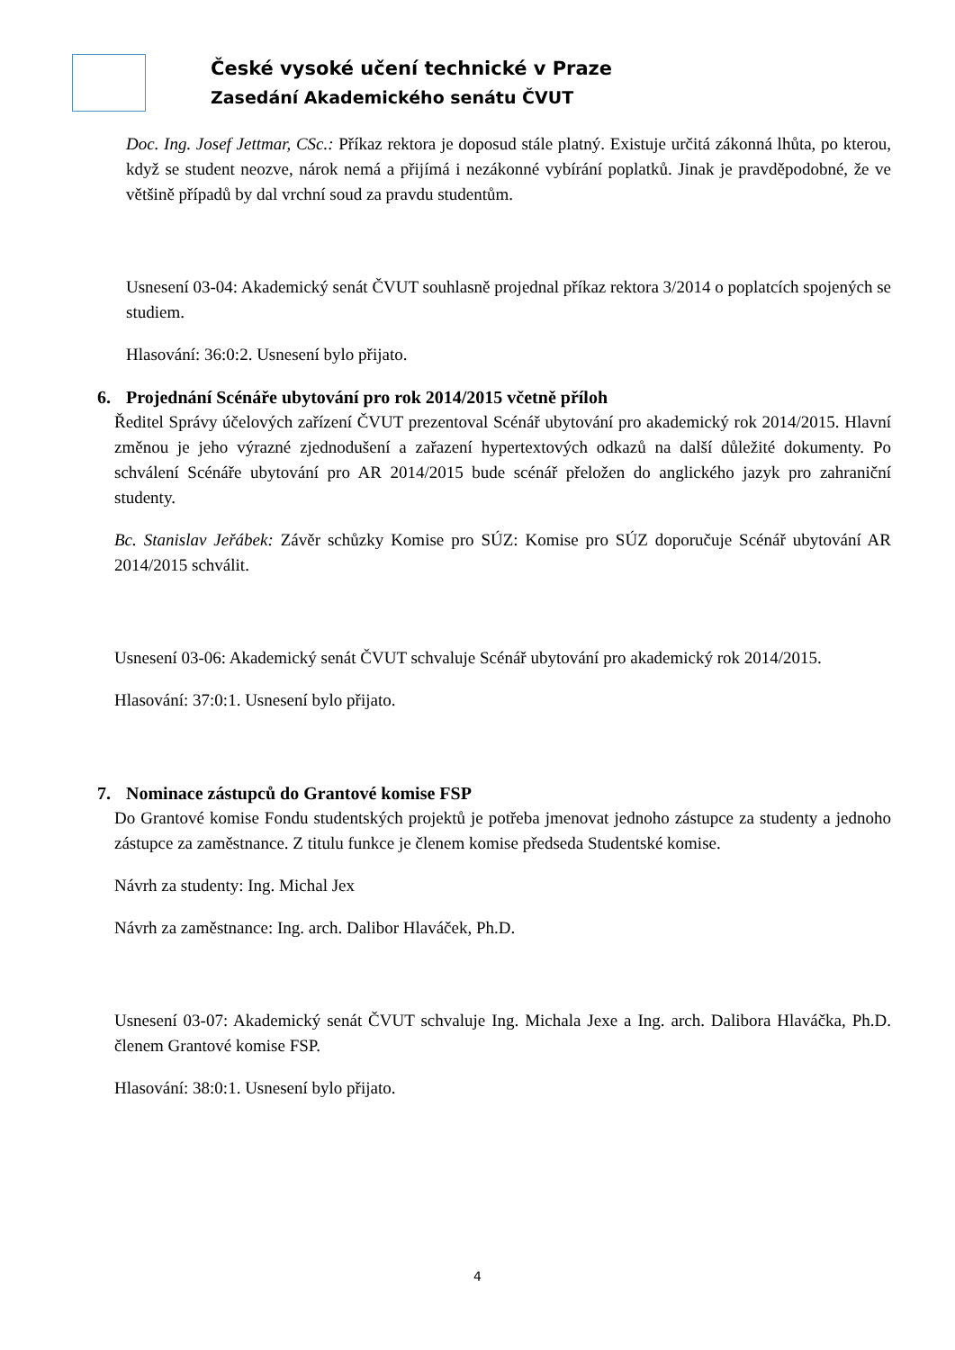České vysoké učení technické v Praze
Zasedání Akademického senátu ČVUT
Doc. Ing. Josef Jettmar, CSc.: Příkaz rektora je doposud stále platný. Existuje určitá zákonná lhůta, po kterou, když se student neozve, nárok nemá a přijímá i nezákonné vybírání poplatků. Jinak je pravděpodobné, že ve většině případů by dal vrchní soud za pravdu studentům.
Usnesení 03-04: Akademický senát ČVUT souhlasně projednal příkaz rektora 3/2014 o poplatcích spojených se studiem.
Hlasování: 36:0:2. Usnesení bylo přijato.
6. Projednání Scénáře ubytování pro rok 2014/2015 včetně příloh
Ředitel Správy účelových zařízení ČVUT prezentoval Scénář ubytování pro akademický rok 2014/2015. Hlavní změnou je jeho výrazné zjednodušení a zařazení hypertextových odkazů na další důležité dokumenty. Po schválení Scénáře ubytování pro AR 2014/2015 bude scénář přeložen do anglického jazyk pro zahraniční studenty.
Bc. Stanislav Jeřábek: Závěr schůzky Komise pro SÚZ: Komise pro SÚZ doporučuje Scénář ubytování AR 2014/2015 schválit.
Usnesení 03-06: Akademický senát ČVUT schvaluje Scénář ubytování pro akademický rok 2014/2015.
Hlasování: 37:0:1. Usnesení bylo přijato.
7. Nominace zástupců do Grantové komise FSP
Do Grantové komise Fondu studentských projektů je potřeba jmenovat jednoho zástupce za studenty a jednoho zástupce za zaměstnance. Z titulu funkce je členem komise předseda Studentské komise.
Návrh za studenty: Ing. Michal Jex
Návrh za zaměstnance: Ing. arch. Dalibor Hlaváček, Ph.D.
Usnesení 03-07: Akademický senát ČVUT schvaluje Ing. Michala Jexe a Ing. arch. Dalibora Hlaváčka, Ph.D. členem Grantové komise FSP.
Hlasování: 38:0:1. Usnesení bylo přijato.
4